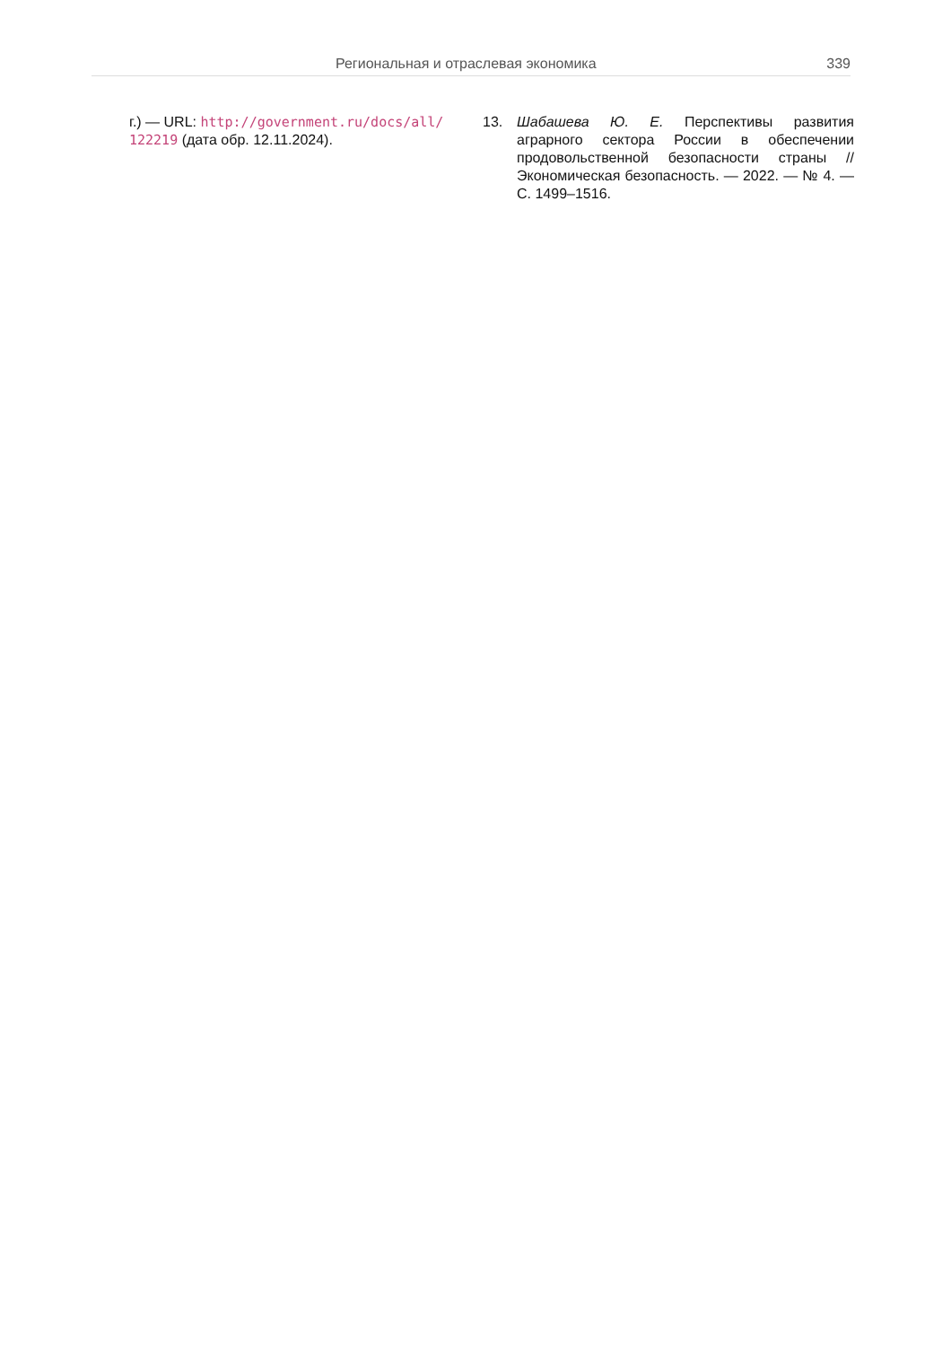Региональная и отраслевая экономика 339
г.) — URL: http://government.ru/docs/all/ 122219 (дата обр. 12.11.2024).
13. Шабашева Ю. Е. Перспективы развития аграрного сектора России в обеспечении продовольственной безопасности страны // Экономическая безопасность. — 2022. — № 4. — С. 1499–1516.